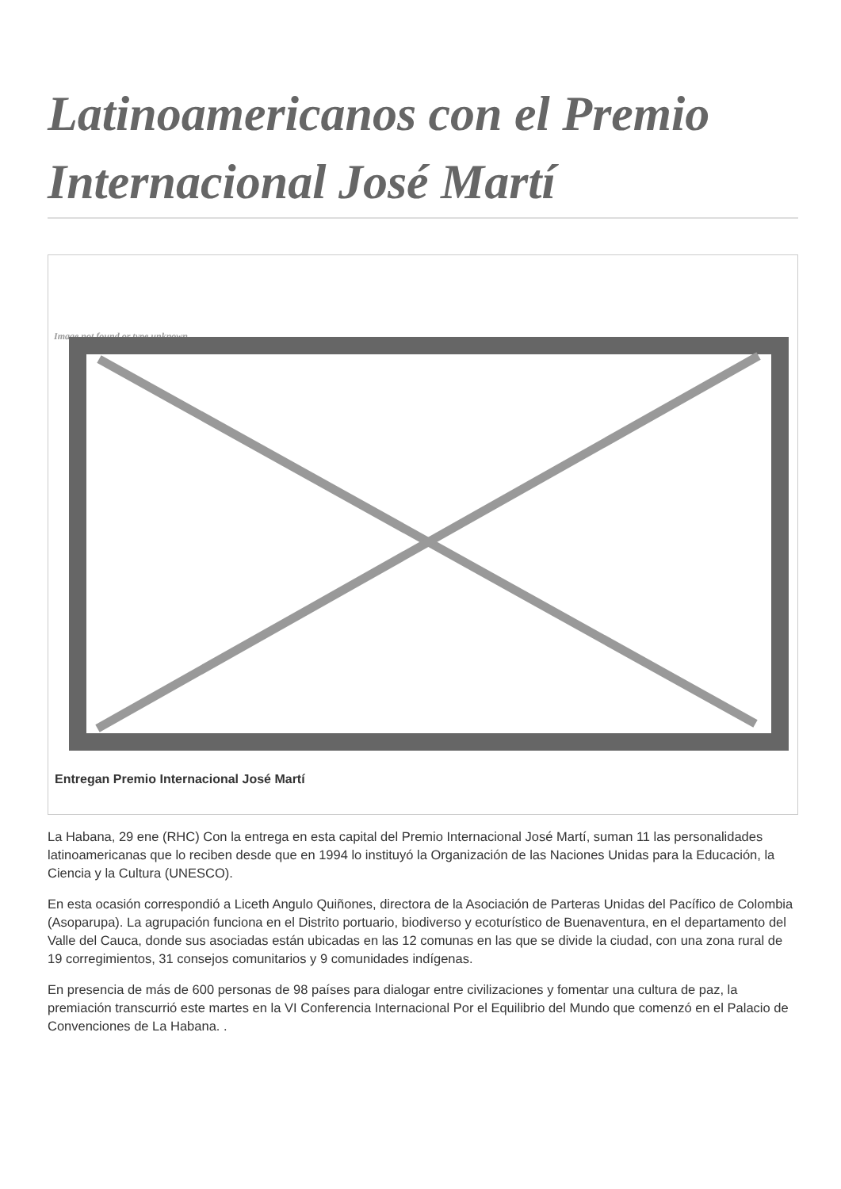Latinoamericanos con el Premio Internacional José Martí
Image not found or type unknown
Entregan Premio Internacional José Martí
La Habana, 29 ene (RHC) Con la entrega en esta capital del Premio Internacional José Martí, suman 11 las personalidades latinoamericanas que lo reciben desde que en 1994 lo instituyó la Organización de las Naciones Unidas para la Educación, la Ciencia y la Cultura (UNESCO).
En esta ocasión correspondió a Liceth Angulo Quiñones, directora de la Asociación de Parteras Unidas del Pacífico de Colombia (Asoparupa). La agrupación funciona en el Distrito portuario, biodiverso y ecoturístico de Buenaventura, en el departamento del Valle del Cauca, donde sus asociadas están ubicadas en las 12 comunas en las que se divide la ciudad, con una zona rural de 19 corregimientos, 31 consejos comunitarios y 9 comunidades indígenas.
En presencia de más de 600 personas de 98 países para dialogar entre civilizaciones y fomentar una cultura de paz, la premiación transcurrió este martes en la VI Conferencia Internacional Por el Equilibrio del Mundo que comenzó en el Palacio de Convenciones de La Habana. .